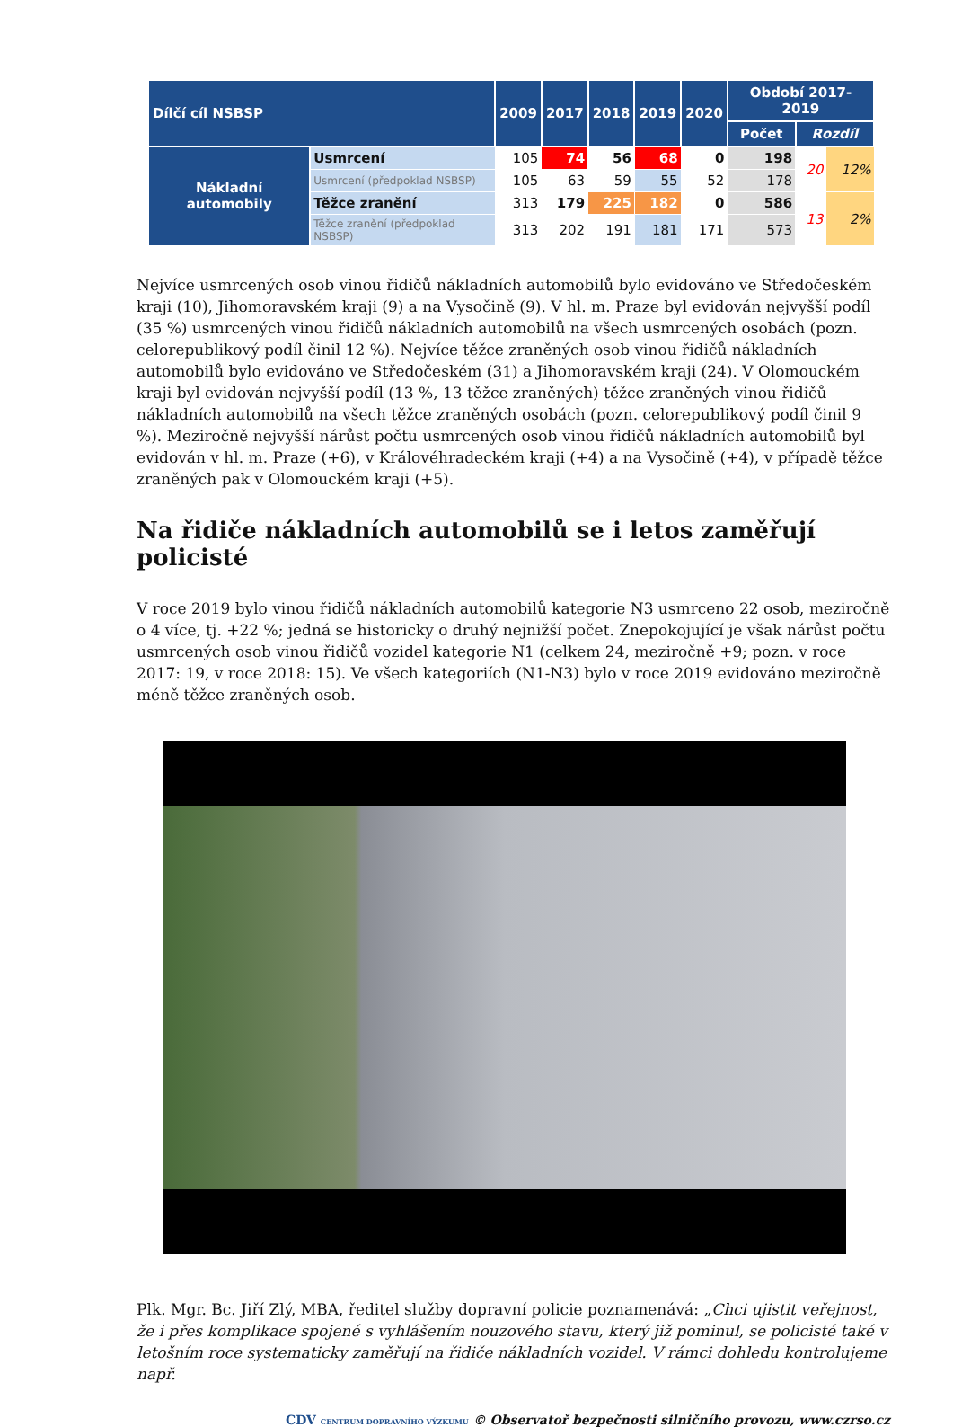| Dílčí cíl NSBSP | | 2009 | 2017 | 2018 | 2019 | 2020 | Období 2017-2019 | | |
| --- | --- | --- | --- | --- | --- | --- | --- | --- | --- |
| | | | | | | | Počet | Rozdíl | |
| Nákladní automobily | Usmrcení | 105 | 74 | 56 | 68 | 0 | 198 | 20 | 12% |
| | Usmrcení (předpoklad NSBSP) | 105 | 63 | 59 | 55 | 52 | 178 | | |
| | Těžce zranění | 313 | 179 | 225 | 182 | 0 | 586 | 13 | 2% |
| | Těžce zranění (předpoklad NSBSP) | 313 | 202 | 191 | 181 | 171 | 573 | | |
Nejvíce usmrcených osob vinou řidičů nákladních automobilů bylo evidováno ve Středočeském kraji (10), Jihomoravském kraji (9) a na Vysočině (9). V hl. m. Praze byl evidován nejvyšší podíl (35 %) usmrcených vinou řidičů nákladních automobilů na všech usmrcených osobách (pozn. celorepublikový podíl činil 12 %). Nejvíce těžce zraněných osob vinou řidičů nákladních automobilů bylo evidováno ve Středočeském (31) a Jihomoravském kraji (24). V Olomouckém kraji byl evidován nejvyšší podíl (13 %, 13 těžce zraněných) těžce zraněných vinou řidičů nákladních automobilů na všech těžce zraněných osobách (pozn. celorepublikový podíl činil 9 %). Meziročně nejvyšší nárůst počtu usmrcených osob vinou řidičů nákladních automobilů byl evidován v hl. m. Praze (+6), v Královéhradeckém kraji (+4) a na Vysočině (+4), v případě těžce zraněných pak v Olomouckém kraji (+5).
Na řidiče nákladních automobilů se i letos zaměřují policisté
V roce 2019 bylo vinou řidičů nákladních automobilů kategorie N3 usmrceno 22 osob, meziročně o 4 více, tj. +22 %; jedná se historicky o druhý nejnižší počet. Znepokojující je však nárůst počtu usmrcených osob vinou řidičů vozidel kategorie N1 (celkem 24, meziročně +9; pozn. v roce 2017: 19, v roce 2018: 15). Ve všech kategoriích (N1-N3) bylo v roce 2019 evidováno meziročně méně těžce zraněných osob.
Plk. Mgr. Bc. Jiří Zlý, MBA, ředitel služby dopravní policie poznamenává: „Chci ujistit veřejnost, že i přes komplikace spojené s vyhlášením nouzového stavu, který již pominul, se policisté také v letošním roce systematicky zaměřují na řidiče nákladních vozidel. V rámci dohledu kontrolujeme např.
CDV CENTRUM DOPRAVNÍHO VÝZKUMU © Observatoř bezpečnosti silničního provozu, www.czrso.cz